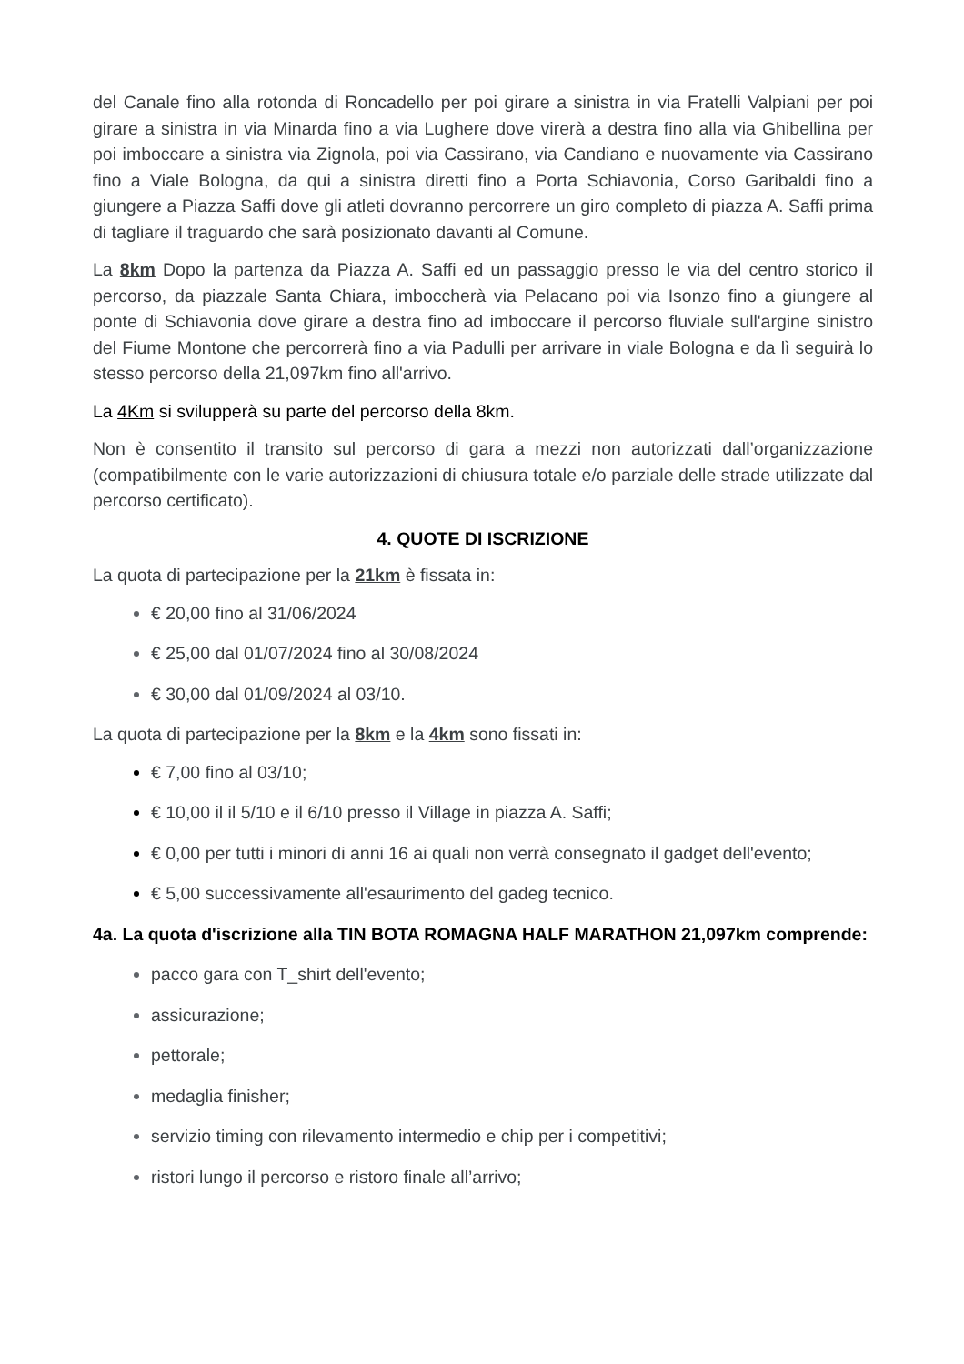del Canale fino alla rotonda di Roncadello per poi girare a sinistra in via Fratelli Valpiani per poi girare a sinistra in via Minarda fino a via Lughere dove virerà a destra fino alla via Ghibellina per poi imboccare a sinistra via Zignola, poi via Cassirano, via Candiano e nuovamente via Cassirano fino a Viale Bologna, da qui a sinistra diretti fino a Porta Schiavonia, Corso Garibaldi fino a giungere a Piazza Saffi dove gli atleti dovranno percorrere un giro completo di piazza A. Saffi prima di tagliare il traguardo che sarà posizionato davanti al Comune.
La 8km Dopo la partenza da Piazza A. Saffi ed un passaggio presso le via del centro storico il percorso, da piazzale Santa Chiara, imboccherà via Pelacano poi via Isonzo fino a giungere al ponte di Schiavonia dove girare a destra fino ad imboccare il percorso fluviale sull'argine sinistro del Fiume Montone che percorrerà fino a via Padulli per arrivare in viale Bologna e da lì seguirà lo stesso percorso della 21,097km fino all'arrivo.
La 4Km si svilupperà su parte del percorso della 8km.
Non è consentito il transito sul percorso di gara a mezzi non autorizzati dall’organizzazione (compatibilmente con le varie autorizzazioni di chiusura totale e/o parziale delle strade utilizzate dal percorso certificato).
4. QUOTE DI ISCRIZIONE
La quota di partecipazione per la 21km è fissata in:
€ 20,00 fino al 31/06/2024
€ 25,00 dal 01/07/2024 fino al 30/08/2024
€ 30,00 dal 01/09/2024 al 03/10.
La quota di partecipazione per la 8km e la 4km sono fissati in:
€ 7,00 fino al 03/10;
€ 10,00 il il 5/10 e il 6/10 presso il Village in piazza A. Saffi;
€ 0,00 per tutti i minori di anni 16 ai quali non verrà consegnato il gadget dell'evento;
€ 5,00 successivamente all'esaurimento del gadeg tecnico.
4a. La quota d'iscrizione alla TIN BOTA ROMAGNA HALF MARATHON 21,097km comprende:
pacco gara con T_shirt dell'evento;
assicurazione;
pettorale;
medaglia finisher;
servizio timing con rilevamento intermedio e chip per i competitivi;
ristori lungo il percorso e ristoro finale all’arrivo;